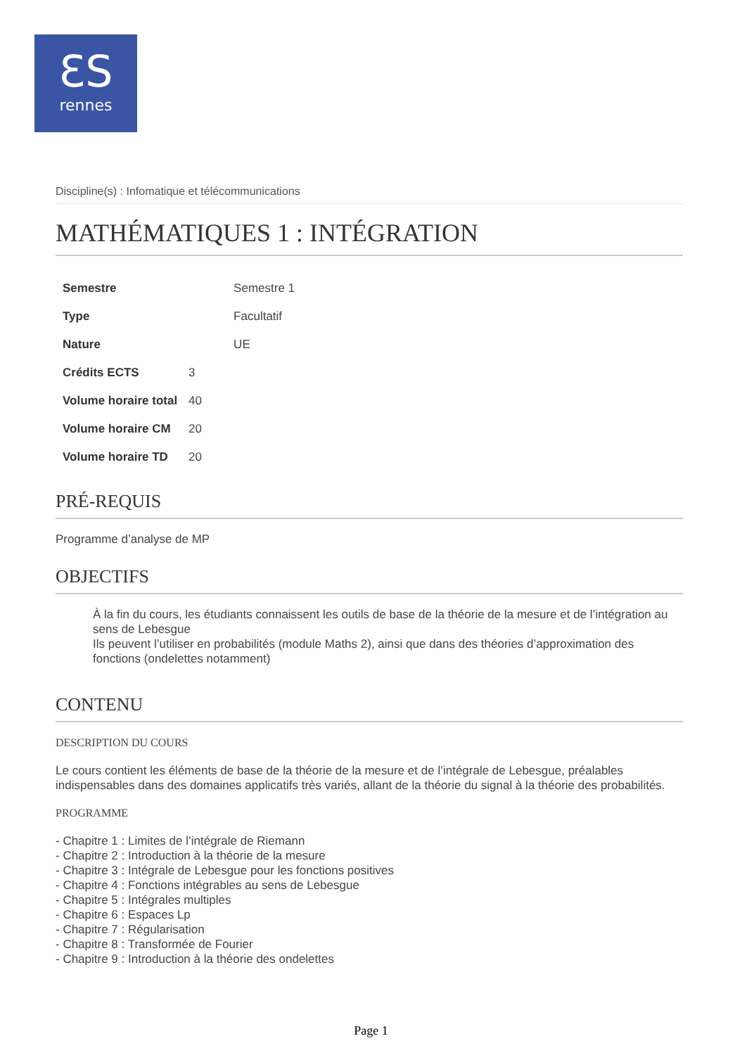ƐS
rennes
Discipline(s) : Infomatique et télécommunications
MATHÉMATIQUES 1 : INTÉGRATION
| Semestre | | Semestre 1 |
| Type | | Facultatif |
| Nature | | UE |
| Crédits ECTS | 3 | |
| Volume horaire total | 40 | |
| Volume horaire CM | 20 | |
| Volume horaire TD | 20 | |
PRÉ-REQUIS
Programme d’analyse de MP
OBJECTIFS
À la fin du cours, les étudiants connaissent les outils de base de la théorie de la mesure et de l’intégration au sens de Lebesgue
Ils peuvent l’utiliser en probabilités (module Maths 2), ainsi que dans des théories d’approximation des fonctions (ondelettes notamment)
CONTENU
DESCRIPTION DU COURS
Le cours contient les éléments de base de la théorie de la mesure et de l’intégrale de Lebesgue, préalables indispensables dans des domaines applicatifs très variés, allant de la théorie du signal à la théorie des probabilités.
PROGRAMME
- Chapitre 1 : Limites de l’intégrale de Riemann
- Chapitre 2 : Introduction à la théorie de la mesure
- Chapitre 3 : Intégrale de Lebesgue pour les fonctions positives
- Chapitre 4 : Fonctions intégrables au sens de Lebesgue
- Chapitre 5 : Intégrales multiples
- Chapitre 6 : Espaces Lp
- Chapitre 7 : Régularisation
- Chapitre 8 : Transformée de Fourier
- Chapitre 9 : Introduction à la théorie des ondelettes
Page 1